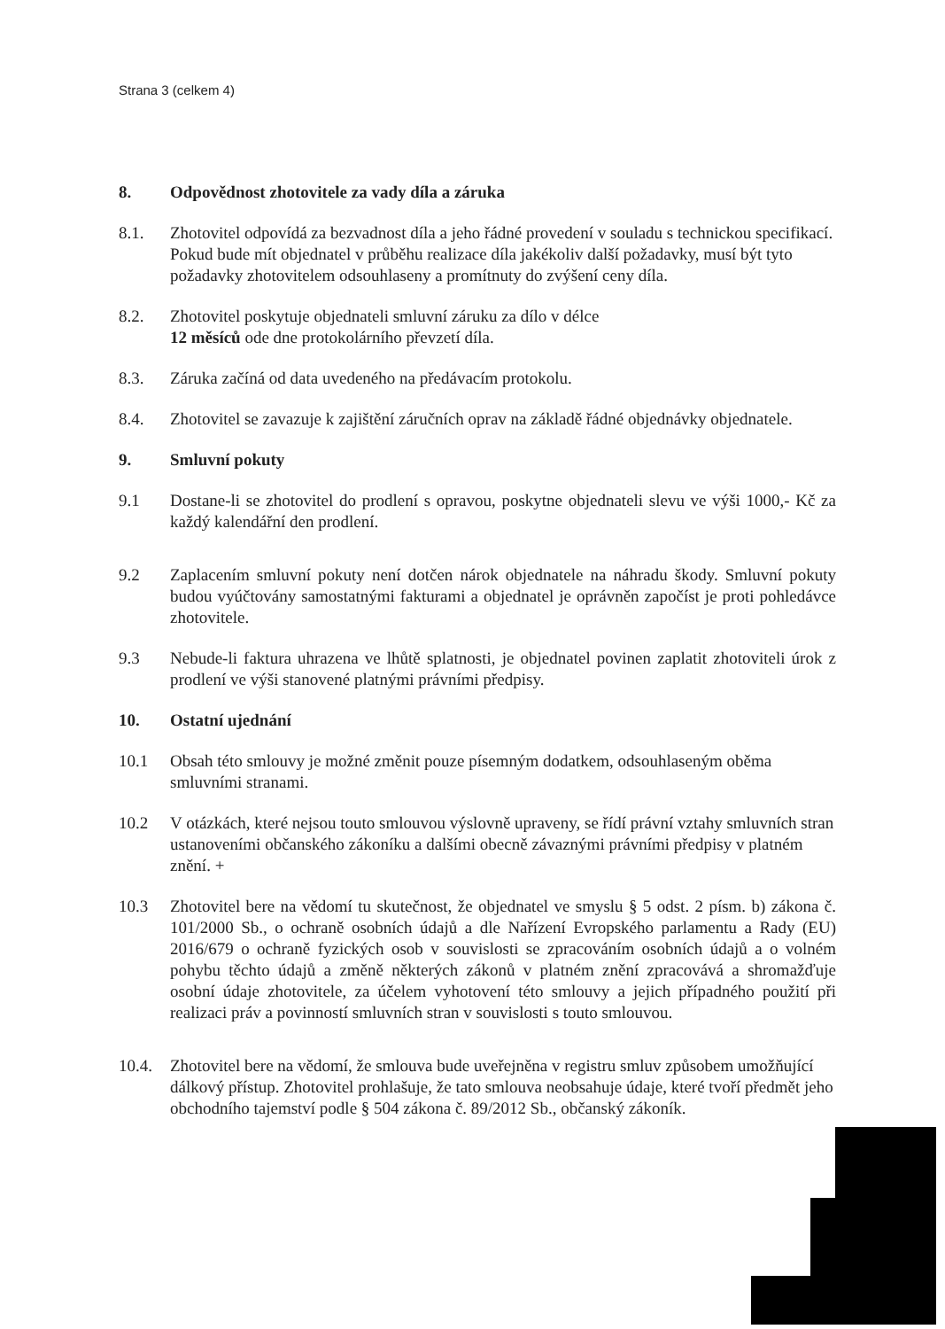Strana 3 (celkem 4)
8. Odpovědnost zhotovitele za vady díla a záruka
8.1. Zhotovitel odpovídá za bezvadnost díla a jeho řádné provedení v souladu s technickou specifikací. Pokud bude mít objednatel v průběhu realizace díla jakékoliv další požadavky, musí být tyto požadavky zhotovitelem odsouhlaseny a promítnuty do zvýšení ceny díla.
8.2. Zhotovitel poskytuje objednateli smluvní záruku za dílo v délce
12 měsíců ode dne protokolárního převzetí díla.
8.3. Záruka začíná od data uvedeného na předávacím protokolu.
8.4. Zhotovitel se zavazuje k zajištění záručních oprav na základě řádné objednávky objednatele.
9. Smluvní pokuty
9.1 Dostane-li se zhotovitel do prodlení s opravou, poskytne objednateli slevu ve výši 1000,- Kč za každý kalendářní den prodlení.
9.2 Zaplacením smluvní pokuty není dotčen nárok objednatele na náhradu škody. Smluvní pokuty budou vyúčtovány samostatnými fakturami a objednatel je oprávněn započíst je proti pohledávce zhotovitele.
9.3 Nebude-li faktura uhrazena ve lhůtě splatnosti, je objednatel povinen zaplatit zhotoviteli úrok z prodlení ve výši stanovené platnými právními předpisy.
10. Ostatní ujednání
10.1 Obsah této smlouvy je možné změnit pouze písemným dodatkem, odsouhlaseným oběma smluvními stranami.
10.2 V otázkách, které nejsou touto smlouvou výslovně upraveny, se řídí právní vztahy smluvních stran ustanoveními občanského zákoníku a dalšími obecně závaznými právními předpisy v platném znění. +
10.3 Zhotovitel bere na vědomí tu skutečnost, že objednatel ve smyslu § 5 odst. 2 písm. b) zákona č. 101/2000 Sb., o ochraně osobních údajů a dle Nařízení Evropského parlamentu a Rady (EU) 2016/679 o ochraně fyzických osob v souvislosti se zpracováním osobních údajů a o volném pohybu těchto údajů a změně některých zákonů v platném znění zpracovává a shromažďuje osobní údaje zhotovitele, za účelem vyhotovení této smlouvy a jejich případného použití při realizaci práv a povinností smluvních stran v souvislosti s touto smlouvou.
10.4. Zhotovitel bere na vědomí, že smlouva bude uveřejněna v registru smluv způsobem umožňující dálkový přístup. Zhotovitel prohlašuje, že tato smlouva neobsahuje údaje, které tvoří předmět jeho obchodního tajemství podle § 504 zákona č. 89/2012 Sb., občanský zákoník.